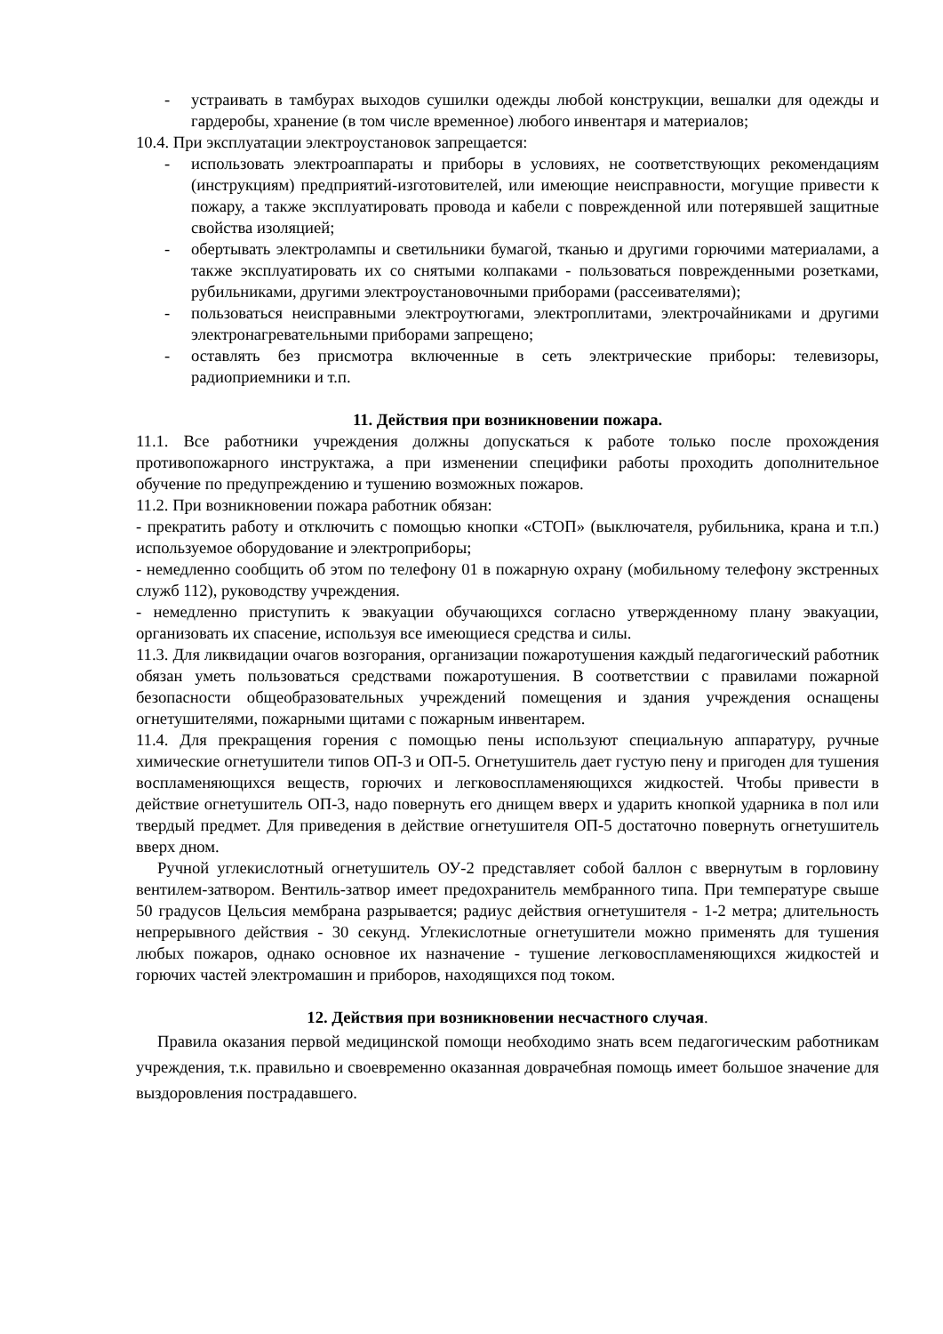- устраивать в тамбурах выходов сушилки одежды любой конструкции, вешалки для одежды и гардеробы, хранение (в том числе временное) любого инвентаря и материалов;
10.4. При эксплуатации электроустановок запрещается:
- использовать электроаппараты и приборы в условиях, не соответствующих рекомендациям (инструкциям) предприятий-изготовителей, или имеющие неисправности, могущие привести к пожару, а также эксплуатировать провода и кабели с поврежденной или потерявшей защитные свойства изоляцией;
- обертывать электролампы и светильники бумагой, тканью и другими горючими материалами, а также эксплуатировать их со снятыми колпаками - пользоваться поврежденными розетками, рубильниками, другими электроустановочными приборами (рассеивателями);
- пользоваться неисправными электроутюгами, электроплитами, электрочайниками и другими электронагревательными приборами запрещено;
- оставлять без присмотра включенные в сеть электрические приборы: телевизоры, радиоприемники и т.п.
11. Действия при возникновении пожара.
11.1. Все работники учреждения должны допускаться к работе только после прохождения противопожарного инструктажа, а при изменении специфики работы проходить дополнительное обучение по предупреждению и тушению возможных пожаров.
11.2. При возникновении пожара работник обязан:
- прекратить работу и отключить с помощью кнопки «СТОП» (выключателя, рубильника, крана и т.п.) используемое оборудование и электроприборы;
- немедленно сообщить об этом по телефону 01 в пожарную охрану (мобильному телефону экстренных служб 112), руководству учреждения.
- немедленно приступить к эвакуации обучающихся согласно утвержденному плану эвакуации, организовать их спасение, используя все имеющиеся средства и силы.
11.3. Для ликвидации очагов возгорания, организации пожаротушения каждый педагогический работник обязан уметь пользоваться средствами пожаротушения. В соответствии с правилами пожарной безопасности общеобразовательных учреждений помещения и здания учреждения оснащены огнетушителями, пожарными щитами с пожарным инвентарем.
11.4. Для прекращения горения с помощью пены используют специальную аппаратуру, ручные химические огнетушители типов ОП-3 и ОП-5. Огнетушитель дает густую пену и пригоден для тушения воспламеняющихся веществ, горючих и легковоспламеняющихся жидкостей. Чтобы привести в действие огнетушитель ОП-3, надо повернуть его днищем вверх и ударить кнопкой ударника в пол или твердый предмет. Для приведения в действие огнетушителя ОП-5 достаточно повернуть огнетушитель вверх дном.
Ручной углекислотный огнетушитель ОУ-2 представляет собой баллон с ввернутым в горловину вентилем-затвором. Вентиль-затвор имеет предохранитель мембранного типа. При температуре свыше 50 градусов Цельсия мембрана разрывается; радиус действия огнетушителя - 1-2 метра; длительность непрерывного действия - 30 секунд. Углекислотные огнетушители можно применять для тушения любых пожаров, однако основное их назначение - тушение легковоспламеняющихся жидкостей и горючих частей электромашин и приборов, находящихся под током.
12. Действия при возникновении несчастного случая.
Правила оказания первой медицинской помощи необходимо знать всем педагогическим работникам учреждения, т.к. правильно и своевременно оказанная доврачебная помощь имеет большое значение для выздоровления пострадавшего.